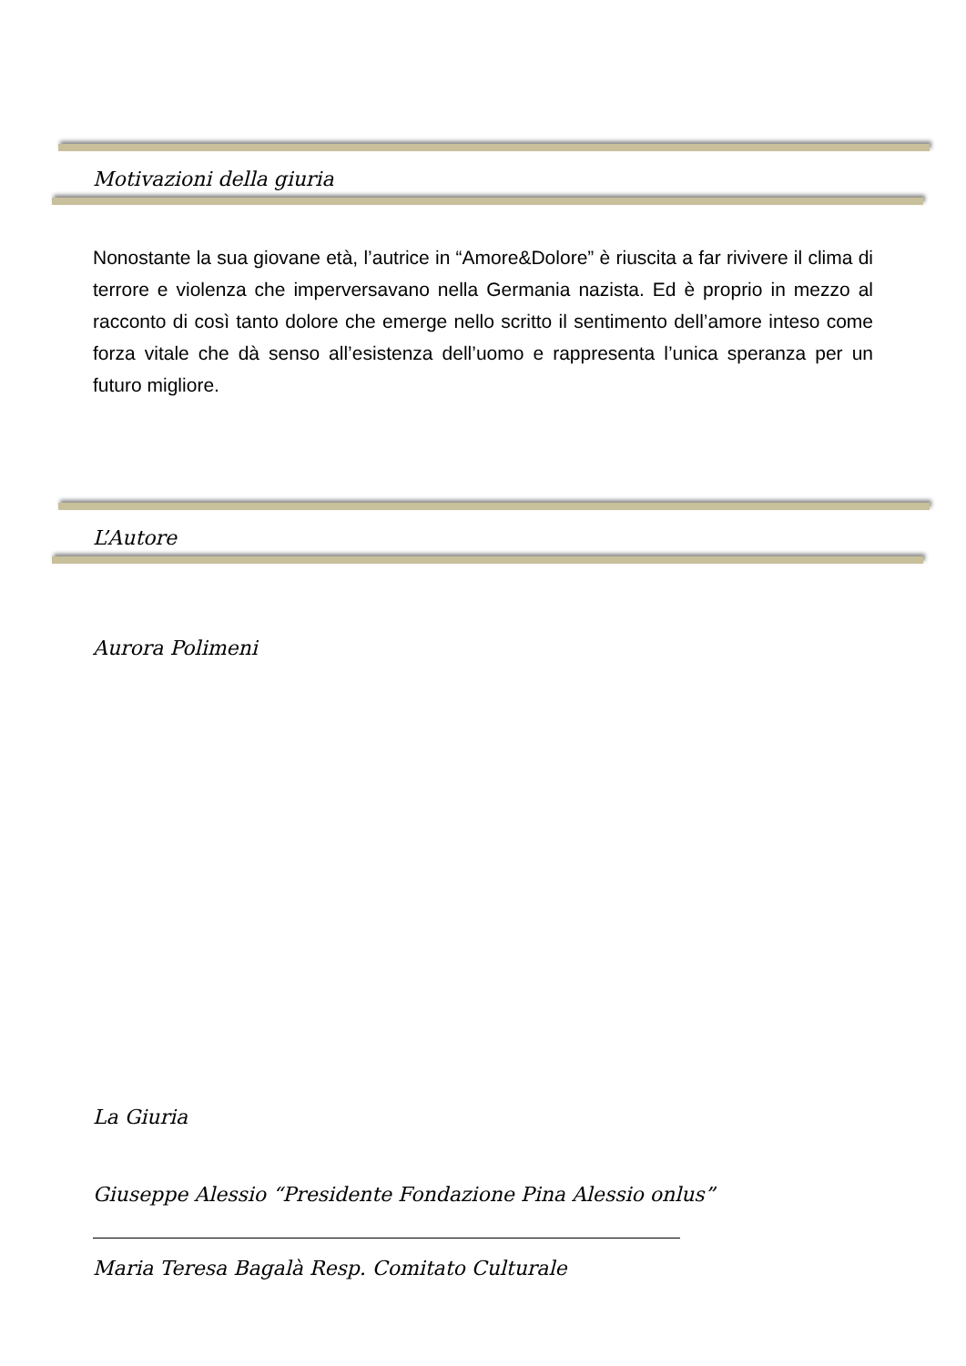Motivazioni della giuria
Nonostante la sua giovane età, l’autrice in “Amore&Dolore” è riuscita a far rivivere il clima di terrore e violenza che imperversavano nella Germania nazista. Ed è proprio in mezzo al racconto di così tanto dolore che emerge nello scritto il sentimento dell’amore inteso come forza vitale che dà senso all’esistenza dell’uomo e rappresenta l’unica speranza per un futuro migliore.
L’Autore
Aurora Polimeni
La Giuria
Giuseppe Alessio “Presidente Fondazione Pina Alessio onlus”
Maria Teresa Bagalà Resp. Comitato Culturale